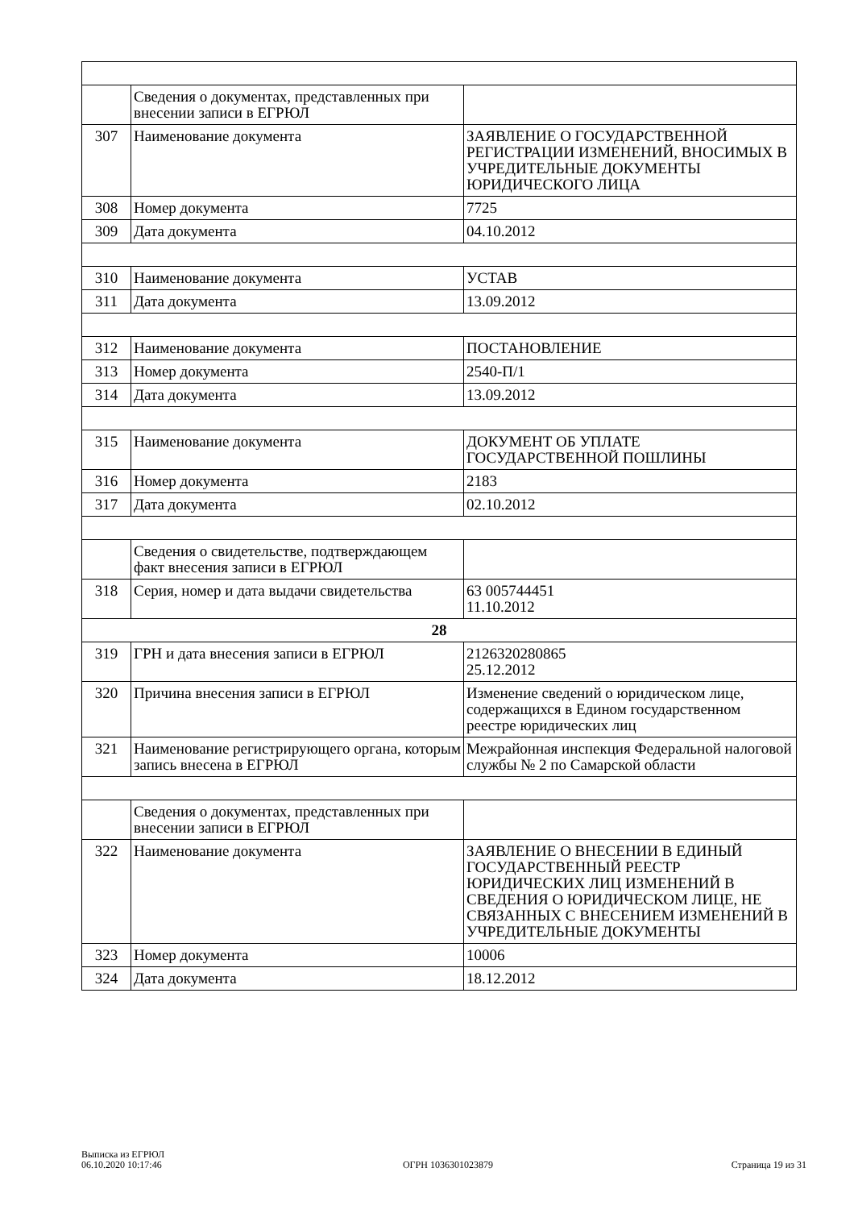| | Сведения о документах, представленных при внесении записи в ЕГРЮЛ | |
| 307 | Наименование документа | ЗАЯВЛЕНИЕ О ГОСУДАРСТВЕННОЙ РЕГИСТРАЦИИ ИЗМЕНЕНИЙ, ВНОСИМЫХ В УЧРЕДИТЕЛЬНЫЕ ДОКУМЕНТЫ ЮРИДИЧЕСКОГО ЛИЦА |
| 308 | Номер документа | 7725 |
| 309 | Дата документа | 04.10.2012 |
| 310 | Наименование документа | УСТАВ |
| 311 | Дата документа | 13.09.2012 |
| 312 | Наименование документа | ПОСТАНОВЛЕНИЕ |
| 313 | Номер документа | 2540-П/1 |
| 314 | Дата документа | 13.09.2012 |
| 315 | Наименование документа | ДОКУМЕНТ ОБ УПЛАТЕ ГОСУДАРСТВЕННОЙ ПОШЛИНЫ |
| 316 | Номер документа | 2183 |
| 317 | Дата документа | 02.10.2012 |
| | Сведения о свидетельстве, подтверждающем факт внесения записи в ЕГРЮЛ | |
| 318 | Серия, номер и дата выдачи свидетельства | 63 005744451 11.10.2012 |
| 28 | | |
| 319 | ГРН и дата внесения записи в ЕГРЮЛ | 2126320280865 25.12.2012 |
| 320 | Причина внесения записи в ЕГРЮЛ | Изменение сведений о юридическом лице, содержащихся в Едином государственном реестре юридических лиц |
| 321 | Наименование регистрирующего органа, которым запись внесена в ЕГРЮЛ | Межрайонная инспекция Федеральной налоговой службы № 2 по Самарской области |
| | Сведения о документах, представленных при внесении записи в ЕГРЮЛ | |
| 322 | Наименование документа | ЗАЯВЛЕНИЕ О ВНЕСЕНИИ В ЕДИНЫЙ ГОСУДАРСТВЕННЫЙ РЕЕСТР ЮРИДИЧЕСКИХ ЛИЦ ИЗМЕНЕНИЙ В СВЕДЕНИЯ О ЮРИДИЧЕСКОМ ЛИЦЕ, НЕ СВЯЗАННЫХ С ВНЕСЕНИЕМ ИЗМЕНЕНИЙ В УЧРЕДИТЕЛЬНЫЕ ДОКУМЕНТЫ |
| 323 | Номер документа | 10006 |
| 324 | Дата документа | 18.12.2012 |
Выписка из ЕГРЮЛ
06.10.2020 10:17:46
ОГРН 1036301023879
Страница 19 из 31